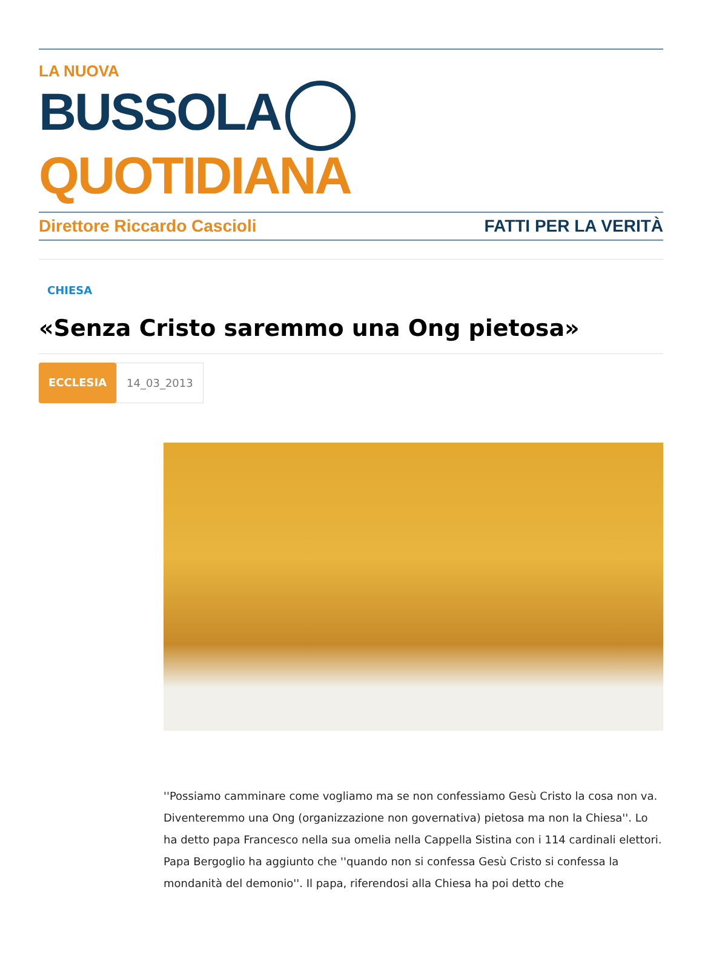LA NUOVA
BUSSOLA QUOTIDIANA
Direttore Riccardo Cascioli FATTI PER LA VERITÀ
CHIESA
«Senza Cristo saremmo una Ong pietosa»
ECCLESIA 14_03_2013
''Possiamo camminare come vogliamo ma se non confessiamo Gesù Cristo la cosa non va. Diventeremmo una Ong (organizzazione non governativa) pietosa ma non la Chiesa''. Lo ha detto papa Francesco nella sua omelia nella Cappella Sistina con i 114 cardinali elettori. Papa Bergoglio ha aggiunto che ''quando non si confessa Gesù Cristo si confessa la mondanità del demonio''. Il papa, riferendosi alla Chiesa ha poi detto che